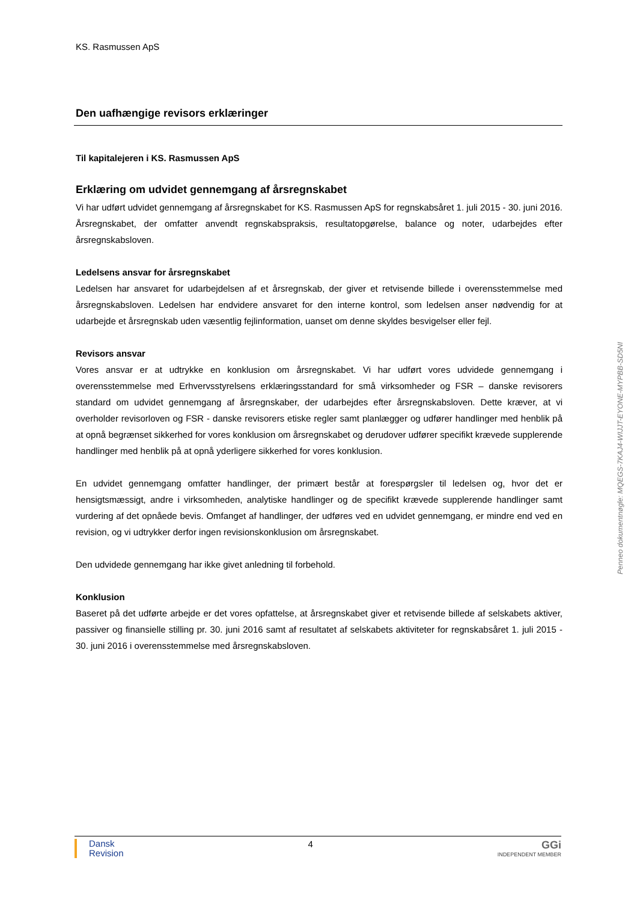KS. Rasmussen ApS
Den uafhængige revisors erklæringer
Til kapitalejeren i KS. Rasmussen ApS
Erklæring om udvidet gennemgang af årsregnskabet
Vi har udført udvidet gennemgang af årsregnskabet for KS. Rasmussen ApS for regnskabsåret 1. juli 2015 - 30. juni 2016. Årsregnskabet, der omfatter anvendt regnskabspraksis, resultatopgørelse, balance og noter, udarbejdes efter årsregnskabsloven.
Ledelsens ansvar for årsregnskabet
Ledelsen har ansvaret for udarbejdelsen af et årsregnskab, der giver et retvisende billede i overensstemmelse med årsregnskabsloven. Ledelsen har endvidere ansvaret for den interne kontrol, som ledelsen anser nødvendig for at udarbejde et årsregnskab uden væsentlig fejlinformation, uanset om denne skyldes besvigelser eller fejl.
Revisors ansvar
Vores ansvar er at udtrykke en konklusion om årsregnskabet. Vi har udført vores udvidede gennemgang i overensstemmelse med Erhvervsstyrelsens erklæringsstandard for små virksomheder og FSR – danske revisorers standard om udvidet gennemgang af årsregnskaber, der udarbejdes efter årsregnskabsloven. Dette kræver, at vi overholder revisorloven og FSR - danske revisorers etiske regler samt planlægger og udfører handlinger med henblik på at opnå begrænset sikkerhed for vores konklusion om årsregnskabet og derudover udfører specifikt krævede supplerende handlinger med henblik på at opnå yderligere sikkerhed for vores konklusion.
En udvidet gennemgang omfatter handlinger, der primært består at forespørgsler til ledelsen og, hvor det er hensigtsmæssigt, andre i virksomheden, analytiske handlinger og de specifikt krævede supplerende handlinger samt vurdering af det opnåede bevis. Omfanget af handlinger, der udføres ved en udvidet gennemgang, er mindre end ved en revision, og vi udtrykker derfor ingen revisionskonklusion om årsregnskabet.
Den udvidede gennemgang har ikke givet anledning til forbehold.
Konklusion
Baseret på det udførte arbejde er det vores opfattelse, at årsregnskabet giver et retvisende billede af selskabets aktiver, passiver og finansielle stilling pr. 30. juni 2016 samt af resultatet af selskabets aktiviteter for regnskabsåret 1. juli 2015 - 30. juni 2016 i overensstemmelse med årsregnskabsloven.
Penneo dokumentnøgle: MQEGS-7KAJ4-WIJJT-EYONE-MYPBB-SD5NI
Dansk
Revision
4
GGi
INDEPENDENT MEMBER